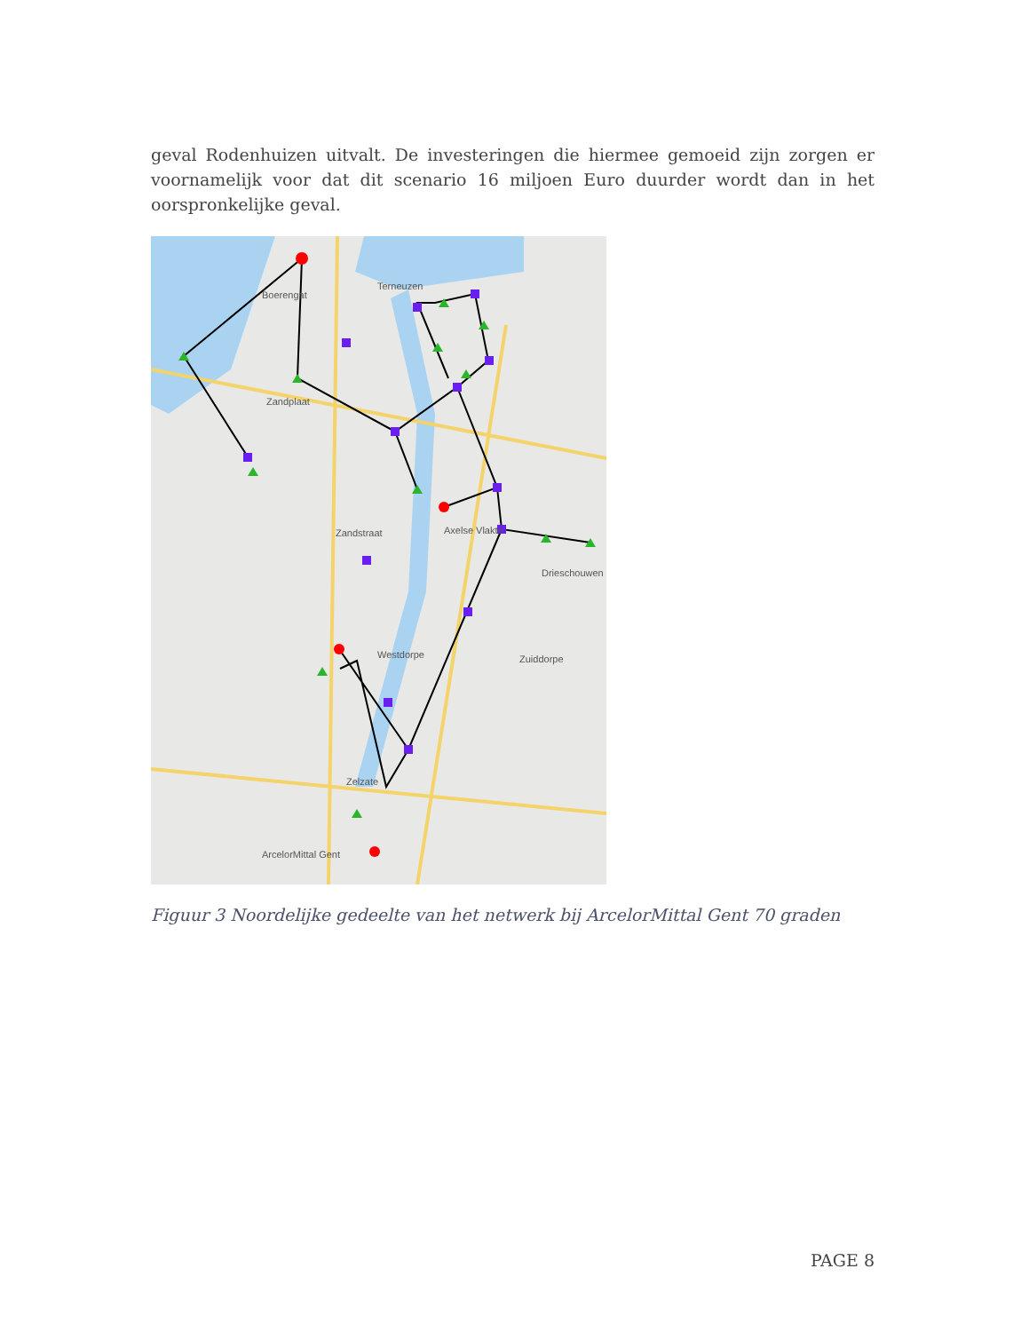geval Rodenhuizen uitvalt. De investeringen die hiermee gemoeid zijn zorgen er voornamelijk voor dat dit scenario 16 miljoen Euro duurder wordt dan in het oorspronkelijke geval.
Terneuzen
Boerengat
Zandplaat
Axelse Vlakte
Zandstraat
Westdorpe
Zelzate
ArcelorMittal Gent
Zuiddorpe
Drieschouwen
Figuur 3 Noordelijke gedeelte van het netwerk bij ArcelorMittal Gent 70 graden
PAGE 8